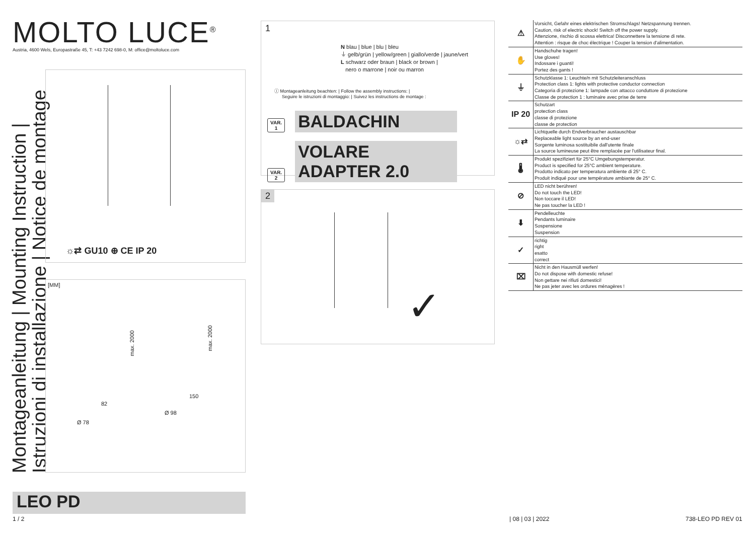MOLTO LUCE<sup>®</sup>
Austria, 4600 Wels, Europastraße 45, T: +43 7242 698-0, M: office@moltoluce.com
Montageanleitung | Mounting Instruction |
Istruzioni di installazione | Notice de montage
☼⇄ GU10 ⊕ CE IP 20
[MM]
max. 2000
max. 2000
82
150
Ø 78
Ø 98
LEO PD
1 / 2 | 08 | 03 | 2022 738-LEO PD REV 01
1
N blau | blue | blu | bleu
⏚ gelb/grün | yellow/green | giallo/verde | jaune/vert
L schwarz oder braun | black or brown |
nero o marrone | noir ou marron
ⓘ Montageanleitung beachten: | Follow the assembly instructions: |
Seguire le istruzioni di montaggio: | Suivez les instructions de montage :
VAR.
1 BALDACHIN
VAR.
2 VOLARE ADAPTER 2.0
2
✓
| ⚠ | Vorsicht, Gefahr eines elektrischen Stromschlags! Netzspannung trennen. Caution, risk of electric shock! Switch off the power supply. Attenzione, rischio di scossa elettrica! Disconnettere la tensione di rete. Attention : risque de choc électrique ! Couper la tension d'alimentation. |
| ✋ | Handschuhe tragen! Use gloves! Indossare i guanti! Portez des gants ! |
| ⏚ | Schutzklasse 1: Leuchte/n mit Schutzleiteranschluss Protection class 1: lights with protective conductor connection Categoria di protezione 1: lampade con attacco conduttore di protezione Classe de protection 1 : luminaire avec prise de terre |
| IP 20 | Schutzart protection class classe di protezione classe de protection |
| ☼⇄ | Lichtquelle durch Endverbraucher austauschbar Replaceable light source by an end-user Sorgente luminosa sostituibile dall'utente finale La source lumineuse peut être remplacée par l'utilisateur final. |
| 🌡 | Produkt spezifiziert für 25°C Umgebungstemperatur. Product is specified for 25°C ambient temperature. Prodotto indicato per temperatura ambiente di 25° C. Produit indiqué pour une température ambiante de 25° C. |
| ⊘ | LED nicht berühren! Do not touch the LED! Non toccare il LED! Ne pas toucher la LED ! |
| ⬇ | Pendelleuchte Pendants luminaire Sospensione Suspension |
| ✓ | richtig right esatto correct |
| ⌧ | Nicht in den Hausmüll werfen! Do not dispose with domestic refuse! Non gettare nei rifiuti domestici! Ne pas jeter avec les ordures ménagères ! |